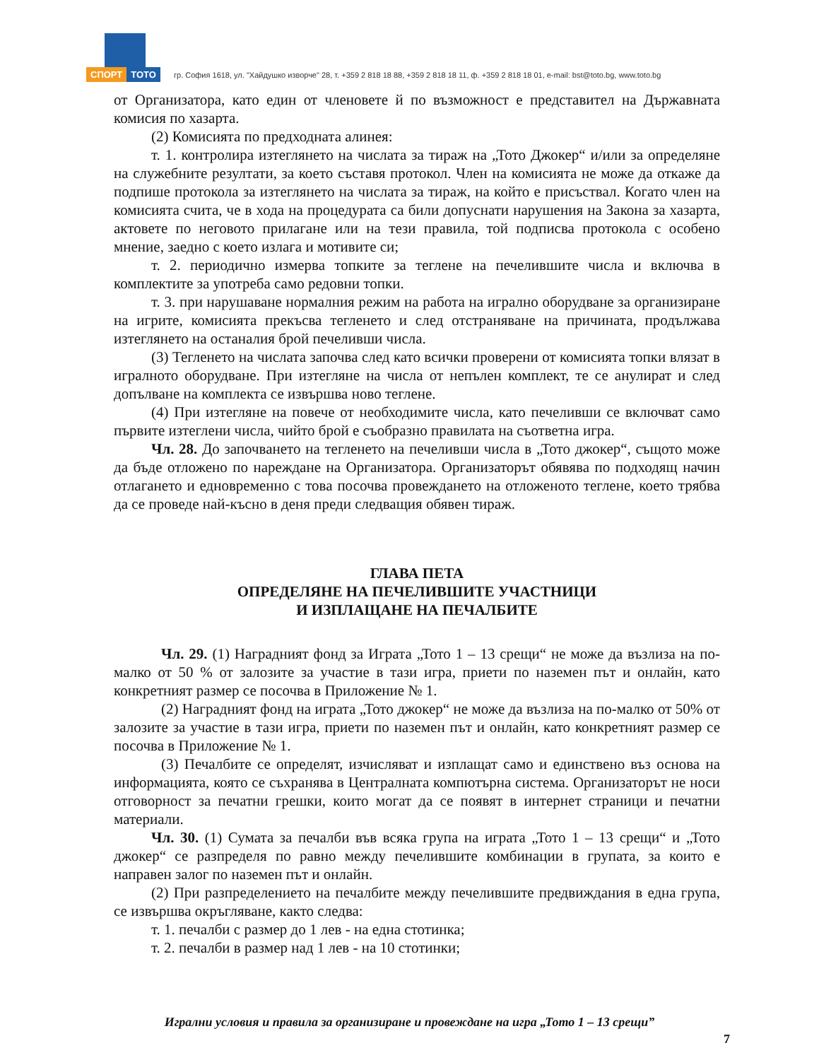СПОРТ ТОТО
гр. София 1618, ул. "Хайдушко изворче" 28, т. +359 2 818 18 88, +359 2 818 18 11, ф. +359 2 818 18 01, e-mail: bst@toto.bg, www.toto.bg
от Организатора, като един от членовете й по възможност е представител на Държавната комисия по хазарта.
(2) Комисията по предходната алинея:
т. 1. контролира изтеглянето на числата за тираж на „Тото Джокер“ и/или за определяне на служебните резултати, за което съставя протокол. Член на комисията не може да откаже да подпише протокола за изтеглянето на числата за тираж, на който е присъствал. Когато член на комисията счита, че в хода на процедурата са били допуснати нарушения на Закона за хазарта, актовете по неговото прилагане или на тези правила, той подписва протокола с особено мнение, заедно с което излага и мотивите си;
т. 2. периодично измерва топките за теглене на печелившите числа и включва в комплектите за употреба само редовни топки.
т. 3. при нарушаване нормалния режим на работа на игрално оборудване за организиране на игрите, комисията прекъсва тегленето и след отстраняване на причината, продължава изтеглянето на останалия брой печеливши числа.
(3) Тегленето на числата започва след като всички проверени от комисията топки влязат в игралното оборудване. При изтегляне на числа от непълен комплект, те се анулират и след допълване на комплекта се извършва ново теглене.
(4) При изтегляне на повече от необходимите числа, като печеливши се включват само първите изтеглени числа, чийто брой е съобразно правилата на съответна игра.
Чл. 28. До започването на тегленето на печеливши числа в „Тото джокер“, същото може да бъде отложено по нареждане на Организатора. Организаторът обявява по подходящ начин отлагането и едновременно с това посочва провеждането на отложеното теглене, което трябва да се проведе най-късно в деня преди следващия обявен тираж.
ГЛАВА ПЕТА
ОПРЕДЕЛЯНЕ НА ПЕЧЕЛИВШИТЕ УЧАСТНИЦИ
И ИЗПЛАЩАНЕ НА ПЕЧАЛБИТЕ
Чл. 29. (1) Наградният фонд за Играта „Тото 1 – 13 срещи“ не може да възлиза на по-малко от 50 % от залозите за участие в тази игра, приети по наземен път и онлайн, като конкретният размер се посочва в Приложение № 1.
(2) Наградният фонд на играта „Тото джокер“ не може да възлиза на по-малко от 50% от залозите за участие в тази игра, приети по наземен път и онлайн, като конкретният размер се посочва в Приложение № 1.
(3) Печалбите се определят, изчисляват и изплащат само и единствено въз основа на информацията, която се съхранява в Централната компютърна система. Организаторът не носи отговорност за печатни грешки, които могат да се появят в интернет страници и печатни материали.
Чл. 30. (1) Сумата за печалби във всяка група на играта „Тото 1 – 13 срещи“ и „Тото джокер“ се разпределя по равно между печелившите комбинации в групата, за които е направен залог по наземен път и онлайн.
(2) При разпределението на печалбите между печелившите предвиждания в една група, се извършва окръгляване, както следва:
т. 1. печалби с размер до 1 лев - на една стотинка;
т. 2. печалби в размер над 1 лев - на 10 стотинки;
Игрални условия и правила за организиране и провеждане на игра „Тото 1 – 13 срещи”
7